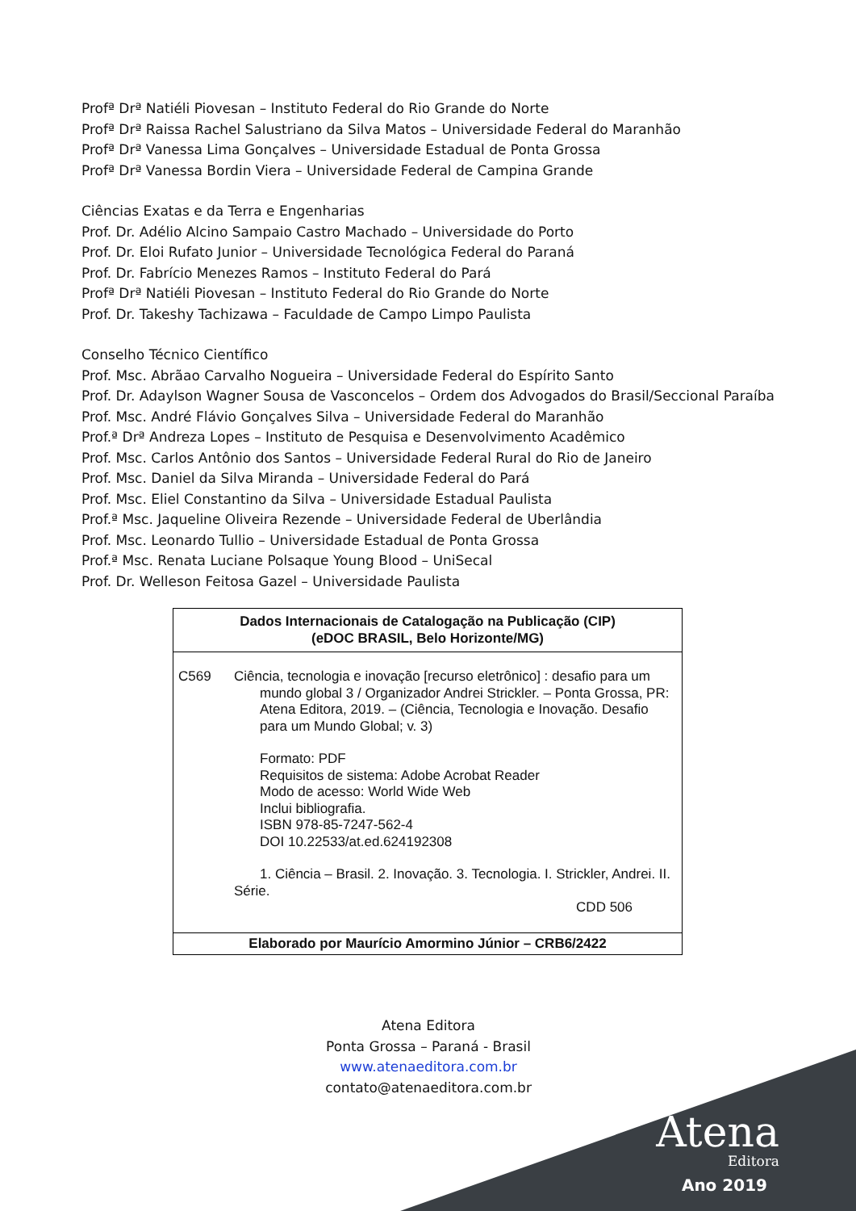Profª Drª Natiéli Piovesan – Instituto Federal do Rio Grande do Norte
Profª Drª Raissa Rachel Salustriano da Silva Matos – Universidade Federal do Maranhão
Profª Drª Vanessa Lima Gonçalves – Universidade Estadual de Ponta Grossa
Profª Drª Vanessa Bordin Viera – Universidade Federal de Campina Grande
Ciências Exatas e da Terra e Engenharias
Prof. Dr. Adélio Alcino Sampaio Castro Machado – Universidade do Porto
Prof. Dr. Eloi Rufato Junior – Universidade Tecnológica Federal do Paraná
Prof. Dr. Fabrício Menezes Ramos – Instituto Federal do Pará
Profª Drª Natiéli Piovesan – Instituto Federal do Rio Grande do Norte
Prof. Dr. Takeshy Tachizawa – Faculdade de Campo Limpo Paulista
Conselho Técnico Científico
Prof. Msc. Abrãao Carvalho Nogueira – Universidade Federal do Espírito Santo
Prof. Dr. Adaylson Wagner Sousa de Vasconcelos – Ordem dos Advogados do Brasil/Seccional Paraíba
Prof. Msc. André Flávio Gonçalves Silva – Universidade Federal do Maranhão
Prof.ª Drª Andreza Lopes – Instituto de Pesquisa e Desenvolvimento Acadêmico
Prof. Msc. Carlos Antônio dos Santos – Universidade Federal Rural do Rio de Janeiro
Prof. Msc. Daniel da Silva Miranda – Universidade Federal do Pará
Prof. Msc. Eliel Constantino da Silva – Universidade Estadual Paulista
Prof.ª Msc. Jaqueline Oliveira Rezende – Universidade Federal de Uberlândia
Prof. Msc. Leonardo Tullio – Universidade Estadual de Ponta Grossa
Prof.ª Msc. Renata Luciane Polsaque Young Blood – UniSecal
Prof. Dr. Welleson Feitosa Gazel – Universidade Paulista
Dados Internacionais de Catalogação na Publicação (CIP)
(eDOC BRASIL, Belo Horizonte/MG)
C569 Ciência, tecnologia e inovação [recurso eletrônico] : desafio para um
mundo global 3 / Organizador Andrei Strickler. – Ponta Grossa, PR: Atena Editora, 2019. – (Ciência, Tecnologia e Inovação. Desafio para um Mundo Global; v. 3)
Formato: PDF
Requisitos de sistema: Adobe Acrobat Reader
Modo de acesso: World Wide Web
Inclui bibliografia.
ISBN 978-85-7247-562-4
DOI 10.22533/at.ed.624192308
1. Ciência – Brasil. 2. Inovação. 3. Tecnologia. I. Strickler, Andrei. II. Série.
CDD 506
Elaborado por Maurício Amormino Júnior – CRB6/2422
Atena Editora
Ponta Grossa – Paraná - Brasil
www.atenaeditora.com.br
contato@atenaeditora.com.br
Atena
Editora
Ano 2019